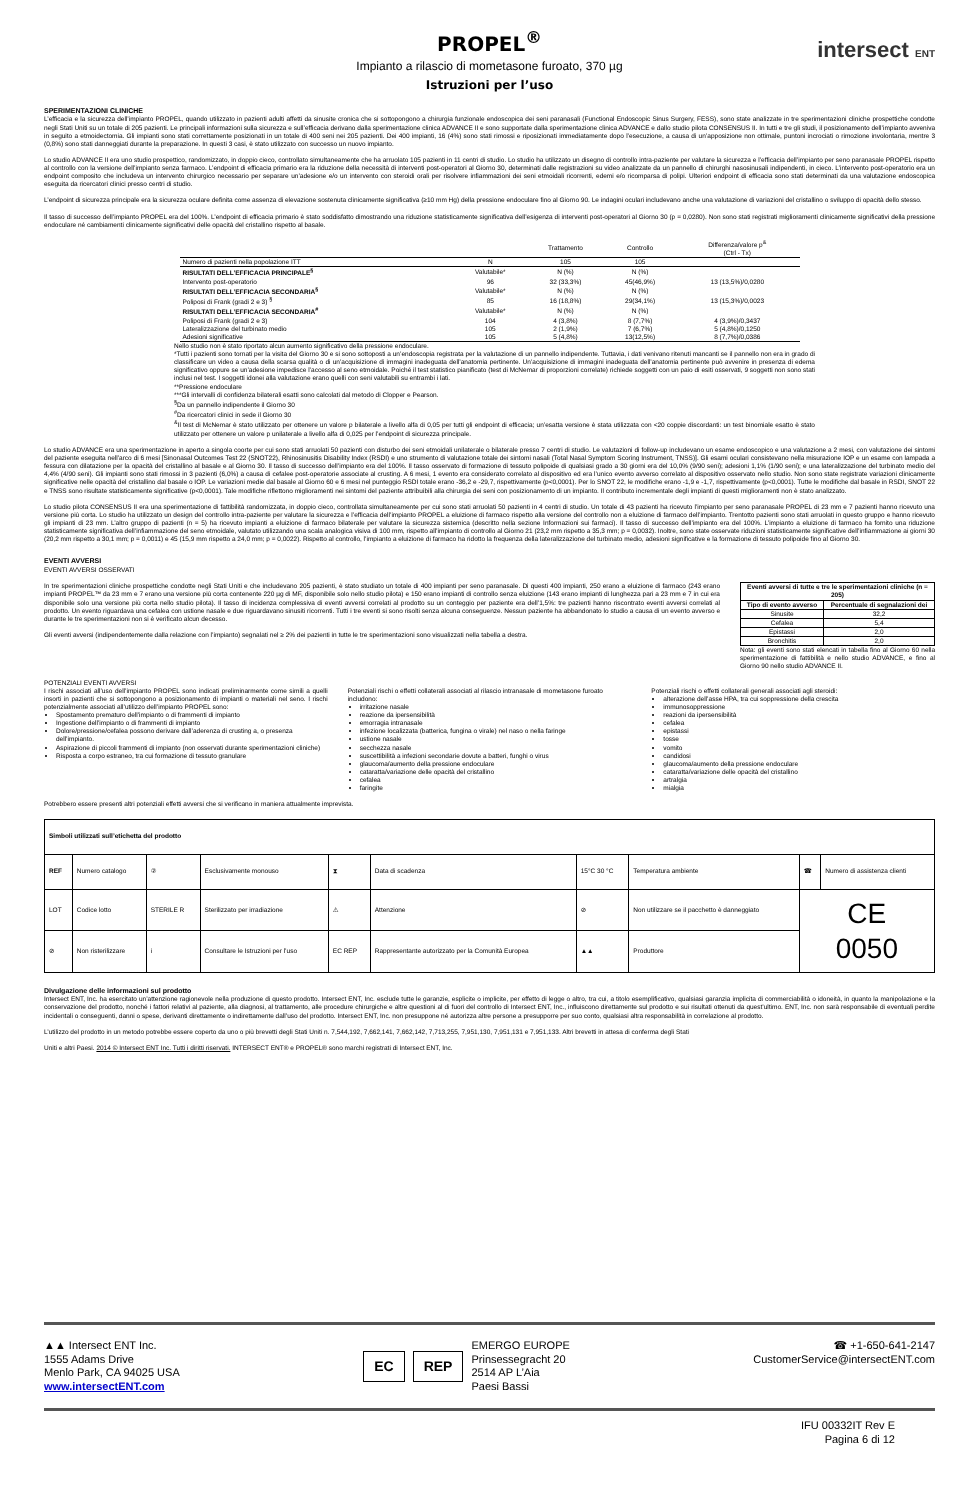PROPEL<sup>®</sup>
Impianto a rilascio di mometasone furoato, 370 µg
Istruzioni per l’uso
intersect ENT
SPERIMENTAZIONI CLINICHE
L’efficacia e la sicurezza dell’impianto PROPEL, quando utilizzato in pazienti adulti affetti da sinusite cronica che si sottopongono a chirurgia funzionale endoscopica dei seni paranasali (Functional Endoscopic Sinus Surgery, FESS), sono state analizzate in tre sperimentazioni cliniche prospettiche condotte negli Stati Uniti su un totale di 205 pazienti. Le principali informazioni sulla sicurezza e sull’efficacia derivano dalla sperimentazione clinica ADVANCE II e sono supportate dalla sperimentazione clinica ADVANCE e dallo studio pilota CONSENSUS II. In tutti e tre gli studi, il posizionamento dell’impianto avveniva in seguito a etmoidectomia. Gli impianti sono stati correttamente posizionati in un totale di 400 seni nei 205 pazienti. Dei 400 impianti, 16 (4%) sono stati rimossi e riposizionati immediatamente dopo l’esecuzione, a causa di un’apposizione non ottimale, puntoni incrociati o rimozione involontaria, mentre 3 (0,8%) sono stati danneggiati durante la preparazione. In questi 3 casi, è stato utilizzato con successo un nuovo impianto.
Lo studio ADVANCE II era uno studio prospettico, randomizzato, in doppio cieco, controllato simultaneamente che ha arruolato 105 pazienti in 11 centri di studio. Lo studio ha utilizzato un disegno di controllo intra-paziente per valutare la sicurezza e l’efficacia dell’impianto per seno paranasale PROPEL rispetto al controllo con la versione dell’impianto senza farmaco. L’endpoint di efficacia primario era la riduzione della necessità di interventi post-operatori al Giorno 30, determinati dalle registrazioni su video analizzate da un pannello di chirurghi nasosinusali indipendenti, in cieco. L’intervento post-operatorio era un endpoint composito che includeva un intervento chirurgico necessario per separare un’adesione e/o un intervento con steroidi orali per risolvere infiammazioni dei seni etmoidali ricorrenti, edemi e/o ricomparsa di polipi. Ulteriori endpoint di efficacia sono stati determinati da una valutazione endoscopica eseguita da ricercatori clinici presso centri di studio.
L’endpoint di sicurezza principale era la sicurezza oculare definita come assenza di elevazione sostenuta clinicamente significativa (≥10 mm Hg) della pressione endoculare fino al Giorno 90. Le indagini oculari includevano anche una valutazione di variazioni del cristallino o sviluppo di opacità dello stesso.
Il tasso di successo dell’impianto PROPEL era del 100%. L’endpoint di efficacia primario è stato soddisfatto dimostrando una riduzione statisticamente significativa dell’esigenza di interventi post-operatori al Giorno 30 (p = 0,0280). Non sono stati registrati miglioramenti clinicamente significativi della pressione endoculare né cambiamenti clinicamente significativi delle opacità del cristallino rispetto al basale.
| | | Trattamento | Controllo | Differenza/valore p<sup>&</sup> (Ctrl - Tx) |
| --- | --- | --- | --- | --- |
| Numero di pazienti nella popolazione ITT | N | 105 | 105 | |
| RISULTATI DELL’EFFICACIA PRINCIPALE<sup>§</sup> | Valutabile* | N (%) | N (%) | |
| Intervento post-operatorio | 96 | 32 (33,3%) | 45(46,9%) | 13 (13,5%)/0,0280 |
| RISULTATI DELL’EFFICACIA SECONDARIA<sup>§</sup> | Valutabile* | N (%) | N (%) | |
| Poliposi di Frank (gradi 2 e 3) <sup>§</sup> | 85 | 16 (18,8%) | 29(34,1%) | 13 (15,3%)/0,0023 |
| RISULTATI DELL’EFFICACIA SECONDARIA<sup>#</sup> | Valutabile* | N (%) | N (%) | |
| Poliposi di Frank (gradi 2 e 3) | 104 | 4 (3,8%) | 8 (7,7%) | 4 (3,9%)/0,3437 |
| Lateralizzazione del turbinato medio | 105 | 2 (1,9%) | 7 (6,7%) | 5 (4,8%)/0,1250 |
| Adesioni significative | 105 | 5 (4,8%) | 13(12,5%) | 8 (7,7%)/0,0386 |
Nello studio non è stato riportato alcun aumento significativo della pressione endoculare.
*Tutti i pazienti sono tornati per la visita del Giorno 30 e si sono sottoposti a un’endoscopia registrata per la valutazione di un pannello indipendente. Tuttavia, i dati venivano ritenuti mancanti se il pannello non era in grado di classificare un video a causa della scarsa qualità o di un’acquisizione di immagini inadeguata dell’anatomia pertinente. Un’acquisizione di immagini inadeguata dell’anatomia pertinente può avvenire in presenza di edema significativo oppure se un’adesione impedisce l’accesso al seno etmoidale. Poiché il test statistico pianificato (test di McNemar di proporzioni correlate) richiede soggetti con un paio di esiti osservati, 9 soggetti non sono stati inclusi nel test. I soggetti idonei alla valutazione erano quelli con seni valutabili su entrambi i lati.
**Pressione endoculare
***Gli intervalli di confidenza bilaterali esatti sono calcolati dal metodo di Clopper e Pearson.
<sup>§</sup> Da un pannello indipendente il Giorno 30
<sup>#</sup> Da ricercatori clinici in sede il Giorno 30
<sup>&</sup>Il test di McNemar è stato utilizzato per ottenere un valore p bilaterale a livello alfa di 0,05 per tutti gli endpoint di efficacia; un’esatta versione è stata utilizzata con <20 coppie discordanti: un test binomiale esatto è stato utilizzato per ottenere un valore p unilaterale a livello alfa di 0,025 per l’endpoint di sicurezza principale.
Lo studio ADVANCE era una sperimentazione in aperto a singola coorte per cui sono stati arruolati 50 pazienti con disturbo dei seni etmoidali unilaterale o bilaterale presso 7 centri di studio. Le valutazioni di follow-up includevano un esame endoscopico e una valutazione a 2 mesi, con valutazione dei sintomi del paziente eseguita nell’arco di 6 mesi [Sinonasal Outcomes Test 22 (SNOT22), Rhinosinusitis Disability Index (RSDI) e uno strumento di valutazione totale dei sintomi nasali (Total Nasal Symptom Scoring Instrument, TNSS)]. Gli esami oculari consistevano nella misurazione IOP e un esame con lampada a fessura con dilatazione per la opacità del cristallino al basale e al Giorno 30. Il tasso di successo dell’impianto era del 100%. Il tasso osservato di formazione di tessuto polipoide di qualsiasi grado a 30 giorni era del 10,0% (9/90 seni); adesioni 1,1% (1/90 seni); e una lateralizzazione del turbinato medio del 4,4% (4/90 seni). Gli impianti sono stati rimossi in 3 pazienti (6,0%) a causa di cefalee post-operatorie associate al crusting. A 6 mesi, 1 evento era considerato correlato al dispositivo ed era l’unico evento avverso correlato al dispositivo osservato nello studio. Non sono state registrate variazioni clinicamente significative nelle opacità del cristallino dal basale o IOP. Le variazioni medie dal basale al Giorno 60 e 6 mesi nel punteggio RSDI totale erano -36,2 e -29,7, rispettivamente (p<0,0001). Per lo SNOT 22, le modifiche erano -1,9 e -1,7, rispettivamente (p<0,0001). Tutte le modifiche dal basale in RSDI, SNOT 22 e TNSS sono risultate statisticamente significative (p<0,0001). Tale modifiche riflettono miglioramenti nei sintomi del paziente attribuibili alla chirurgia dei seni con posizionamento di un impianto. Il contributo incrementale degli impianti di questi miglioramenti non è stato analizzato.
Lo studio pilota CONSENSUS II era una sperimentazione di fattibilità randomizzata, in doppio cieco, controllata simultaneamente per cui sono stati arruolati 50 pazienti in 4 centri di studio. Un totale di 43 pazienti ha ricevuto l’impianto per seno paranasale PROPEL di 23 mm e 7 pazienti hanno ricevuto una versione più corta. Lo studio ha utilizzato un design del controllo intra-paziente per valutare la sicurezza e l’efficacia dell’impianto PROPEL a eluizione di farmaco rispetto alla versione del controllo non a eluizione di farmaco dell’impianto. Trentotto pazienti sono stati arruolati in questo gruppo e hanno ricevuto gli impianti di 23 mm. L’altro gruppo di pazienti (n = 5) ha ricevuto impianti a eluizione di farmaco bilaterale per valutare la sicurezza sistemica (descritto nella sezione Informazioni sui farmaci). Il tasso di successo dell’impianto era del 100%. L’impianto a eluizione di farmaco ha fornito una riduzione statisticamente significativa dell’infiammazione del seno etmoidale, valutato utilizzando una scala analogica visiva di 100 mm, rispetto all’impianto di controllo al Giorno 21 (23,2 mm rispetto a 35,3 mm; p = 0,0032). Inoltre, sono state osservate riduzioni statisticamente significative dell’infiammazione ai giorni 30 (20,2 mm rispetto a 30,1 mm; p = 0,0011) e 45 (15,9 mm rispetto a 24,0 mm; p = 0,0022). Rispetto al controllo, l’impianto a eluizione di farmaco ha ridotto la frequenza della lateralizzazione del turbinato medio, adesioni significative e la formazione di tessuto polipoide fino al Giorno 30.
EVENTI AVVERSI
EVENTI AVVERSI OSSERVATI
In tre sperimentazioni cliniche prospettiche condotte negli Stati Uniti e che includevano 205 pazienti, è stato studiato un totale di 400 impianti per seno paranasale. Di questi 400 impianti, 250 erano a eluizione di farmaco (243 erano impianti PROPEL™ da 23 mm e 7 erano una versione più corta contenente 220 µg di MF, disponibile solo nello studio pilota) e 150 erano impianti di controllo senza eluizione (143 erano impianti di lunghezza pari a 23 mm e 7 in cui era disponibile solo una versione più corta nello studio pilota). Il tasso di incidenza complessiva di eventi avversi correlati al prodotto su un conteggio per paziente era dell’1,5%: tre pazienti hanno riscontrato eventi avversi correlati al prodotto. Un evento riguardava una cefalea con ustione nasale e due riguardavano sinusiti ricorrenti. Tutti i tre eventi si sono risolti senza alcuna conseguenze. Nessun paziente ha abbandonato lo studio a causa di un evento avverso e durante le tre sperimentazioni non si è verificato alcun decesso.
Gli eventi avversi (indipendentemente dalla relazione con l’impianto) segnalati nel ≥ 2% dei pazienti in tutte le tre sperimentazioni sono visualizzati nella tabella a destra.
| Eventi avversi di tutte e tre le sperimentazioni cliniche (n = 205) | |
| --- | --- |
| Tipo di evento avverso | Percentuale di segnalazioni dei |
| Sinusite | 32,2 |
| Cefalea | 5,4 |
| Epistassi | 2,0 |
| Bronchitis | 2,0 |
Nota: gli eventi sono stati elencati in tabella fino al Giorno 60 nella sperimentazione di fattibilità e nello studio ADVANCE, e fino al Giorno 90 nello studio ADVANCE II.
POTENZIALI EVENTI AVVERSI
I rischi associati all’uso dell’impianto PROPEL sono indicati preliminarmente come simili a quelli insorti in pazienti che si sottopongono a posizionamento di impianti o materiali nel seno. I rischi potenzialmente associati all’utilizzo dell’impianto PROPEL sono:
Spostamento prematuro dell’impianto o di frammenti di impianto
Ingestione dell’impianto o di frammenti di impianto
Dolore/pressione/cefalea possono derivare dall’aderenza di crusting a, o presenza dell’impianto.
Aspirazione di piccoli frammenti di impianto (non osservati durante sperimentazioni cliniche)
Risposta a corpo estraneo, tra cui formazione di tessuto granulare
Potenziali rischi o effetti collaterali associati al rilascio intranasale di mometasone furoato includono:
irritazione nasale
reazione da ipersensibilità
emorragia intranasale
infezione localizzata (batterica, fungina o virale) nel naso o nella faringe
ustione nasale
secchezza nasale
suscettibilità a infezioni secondarie dovute a batteri, funghi o virus
glaucoma/aumento della pressione endoculare
cataratta/variazione delle opacità del cristallino
cefalea
faringite
Potenziali rischi o effetti collaterali generali associati agli steroidi:
alterazione dell’asse HPA, tra cui soppressione della crescita
immunosoppressione
reazioni da ipersensibilità
cefalea
epistassi
tosse
vomito
candidosi
glaucoma/aumento della pressione endoculare
cataratta/variazione delle opacità del cristallino
artralgia
mialgia
Potrebbero essere presenti altri potenziali effetti avversi che si verificano in maniera attualmente imprevista.
| Simboli utilizzati sull’etichetta del prodotto | | | | | | | | | |
| REF | Numero catalogo | ② | Esclusivamente monouso | ⧗ | Data di scadenza | 15°C 30 °C | Temperatura ambiente | ☎ | Numero di assistenza clienti |
| LOT | Codice lotto | STERILE R | Sterilizzato per irradiazione | ⚠ | Attenzione | ⊘ | Non utilizzare se il pacchetto è danneggiato | CE 0050 | |
| ⊘ | Non risterilizzare | i | Consultare le Istruzioni per l’uso | EC REP | Rappresentante autorizzato per la Comunità Europea | ▲▲ | Produttore | | |
Divulgazione delle informazioni sul prodotto
Intersect ENT, Inc. ha esercitato un’attenzione ragionevole nella produzione di questo prodotto. Intersect ENT, Inc. esclude tutte le garanzie, esplicite o implicite, per effetto di legge o altro, tra cui, a titolo esemplificativo, qualsiasi garanzia implicita di commerciabilità o idoneità, in quanto la manipolazione e la conservazione del prodotto, nonché i fattori relativi al paziente, alla diagnosi, al trattamento, alle procedure chirurgiche e altre questioni al di fuori del controllo di Intersect ENT, Inc., influiscono direttamente sul prodotto e sui risultati ottenuti da quest’ultimo. ENT, Inc. non sarà responsabile di eventuali perdite incidentali o conseguenti, danni o spese, derivanti direttamente o indirettamente dall’uso del prodotto. Intersect ENT, Inc. non presuppone né autorizza altre persone a presupporre per suo conto, qualsiasi altra responsabilità in correlazione al prodotto.
L’utilizzo del prodotto in un metodo potrebbe essere coperto da uno o più brevetti degli Stati Uniti n. 7,544,192, 7,662,141, 7,662,142, 7,713,255, 7,951,130, 7,951,131 e 7,951,133. Altri brevetti in attesa di conferma degli Stati
Uniti e altri Paesi. 2014 © Intersect ENT Inc. Tutti i diritti riservati. INTERSECT ENT® e PROPEL® sono marchi registrati di Intersect ENT, Inc.
▲▲ Intersect ENT Inc.
1555 Adams Drive
Menlo Park, CA 94025 USA
www.intersectENT.com
EC REP
EMERGO EUROPE
Prinsessegracht 20
2514 AP L’Aia
Paesi Bassi
☎ +1-650-641-2147
CustomerService@intersectENT.com
IFU 00332IT Rev E
Pagina 6 di 12